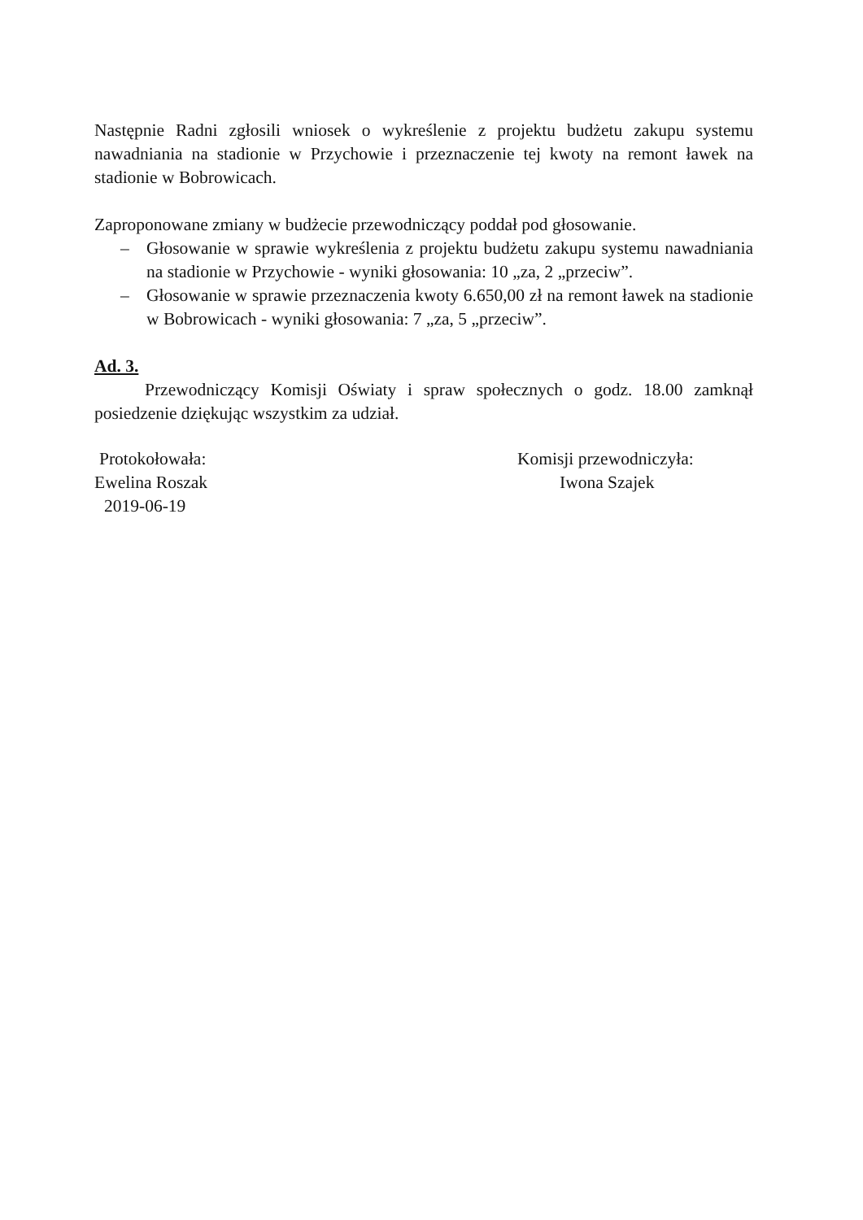Następnie Radni zgłosili wniosek o wykreślenie z projektu budżetu zakupu systemu nawadniania na stadionie w Przychowie i przeznaczenie tej kwoty na remont ławek na stadionie w Bobrowicach.
Zaproponowane zmiany w budżecie przewodniczący poddał pod głosowanie.
– Głosowanie w sprawie wykreślenia z projektu budżetu zakupu systemu nawadniania na stadionie w Przychowie - wyniki głosowania: 10 „za, 2 „przeciw”.
– Głosowanie w sprawie przeznaczenia kwoty 6.650,00 zł na remont ławek na stadionie w Bobrowicach - wyniki głosowania: 7 „za, 5 „przeciw”.
Ad. 3.
Przewodniczący Komisji Oświaty i spraw społecznych o godz. 18.00 zamknął posiedzenie dziękując wszystkim za udział.
Protokołowała:
Ewelina Roszak
2019-06-19
Komisji przewodniczyła:
Iwona Szajek